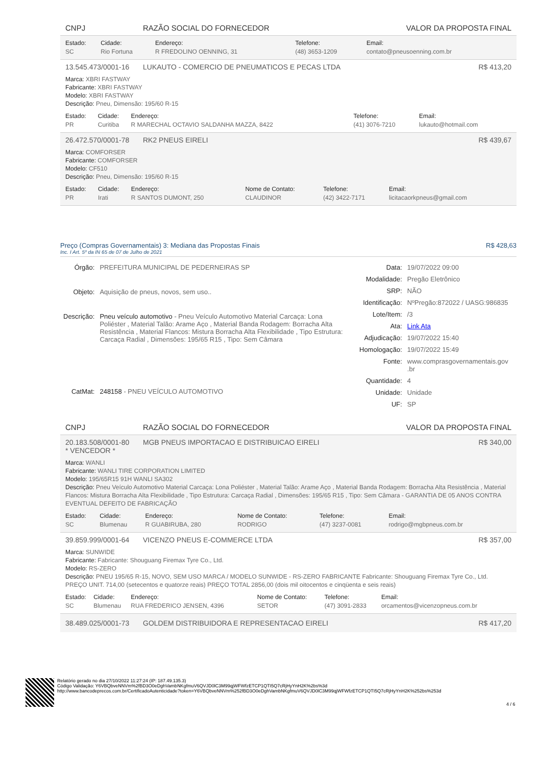CNPJ RAZÃO SOCIAL DO FORNECEDOR VALOR DA PROPOSTA FINAL
| Estado: | Cidade: | Endereço: | Telefone: | Email: |
| --- | --- | --- | --- | --- |
| SC | Rio Fortuna | R FREDOLINO OENNING, 31 | (48) 3653-1209 | contato@pneusoenning.com.br |
13.545.473/0001-16 LUKAUTO - COMERCIO DE PNEUMATICOS E PECAS LTDA R$ 413,20
Marca: XBRI FASTWAY
Fabricante: XBRI FASTWAY
Modelo: XBRI FASTWAY
Descrição: Pneu, Dimensão: 195/60 R-15
| Estado: | Cidade: | Endereço: | Telefone: | Email: |
| --- | --- | --- | --- | --- |
| PR | Curitiba | R MARECHAL OCTAVIO SALDANHA MAZZA, 8422 | (41) 3076-7210 | lukauto@hotmail.com |
26.472.570/0001-78 RK2 PNEUS EIRELI R$ 439,67
Marca: COMFORSER
Fabricante: COMFORSER
Modelo: CF510
Descrição: Pneu, Dimensão: 195/60 R-15
| Estado: | Cidade: | Endereço: | Nome de Contato: | Telefone: | Email: |
| --- | --- | --- | --- | --- | --- |
| PR | Irati | R SANTOS DUMONT, 250 | CLAUDINOR | (42) 3422-7171 | licitacaorkpneus@gmail.com |
Preço (Compras Governamentais) 3: Mediana das Propostas Finais R$ 428,63
Inc. I Art. 5º da IN 65 de 07 de Julho de 2021
| Órgão: | PREFEITURA MUNICIPAL DE PEDERNEIRAS SP |
| Objeto: | Aquisição de pneus, novos, sem uso.. |
| Descrição: | Pneu veículo automotivo - Pneu Veículo Automotivo Material Carcaça: Lona Poliéster , Material Talão: Arame Aço , Material Banda Rodagem: Borracha Alta Resistência , Material Flancos: Mistura Borracha Alta Flexibilidade , Tipo Estrutura: Carcaça Radial , Dimensões: 195/65 R15 , Tipo: Sem Câmara |
| CatMat: | 248158 - PNEU VEÍCULO AUTOMOTIVO |
| Data: | 19/07/2022 09:00 |
| Modalidade: | Pregão Eletrônico |
| SRP: | NÃO |
| Identificação: | NºPregão:872022 / UASG:986835 |
| Lote/Item: | /3 |
| Ata: | Link Ata |
| Adjudicação: | 19/07/2022 15:40 |
| Homologação: | 19/07/2022 15:49 |
| Fonte: | www.comprasgovernamentais.gov .br |
| Quantidade: | 4 |
| Unidade: | Unidade |
| UF: | SP |
CNPJ RAZÃO SOCIAL DO FORNECEDOR VALOR DA PROPOSTA FINAL
20.183.508/0001-80
* VENCEDOR * MGB PNEUS IMPORTACAO E DISTRIBUICAO EIRELI R$ 340,00
Marca: WANLI
Fabricante: WANLI TIRE CORPORATION LIMITED
Modelo: 195/65R15 91H WANLI SA302
Descrição: Pneu Veículo Automotivo Material Carcaça: Lona Poliéster , Material Talão: Arame Aço , Material Banda Rodagem: Borracha Alta Resistência , Material Flancos: Mistura Borracha Alta Flexibilidade , Tipo Estrutura: Carcaça Radial , Dimensões: 195/65 R15 , Tipo: Sem Câmara - GARANTIA DE 05 ANOS CONTRA EVENTUAL DEFEITO DE FABRICAÇÃO
| Estado: | Cidade: | Endereço: | Nome de Contato: | Telefone: | Email: |
| --- | --- | --- | --- | --- | --- |
| SC | Blumenau | R GUABIRUBA, 280 | RODRIGO | (47) 3237-0081 | rodrigo@mgbpneus.com.br |
39.859.999/0001-64 VICENZO PNEUS E-COMMERCE LTDA R$ 357,00
Marca: SUNWIDE
Fabricante: Fabricante: Shouguang Firemax Tyre Co., Ltd.
Modelo: RS-ZERO
Descrição: PNEU 195/65 R-15, NOVO, SEM USO MARCA / MODELO SUNWIDE - RS-ZERO FABRICANTE Fabricante: Shouguang Firemax Tyre Co., Ltd. PREÇO UNIT. 714,00 (setecentos e quatorze reais) PREÇO TOTAL 2856,00 (dois mil oitocentos e cinqüenta e seis reais)
| Estado: | Cidade: | Endereço: | Nome de Contato: | Telefone: | Email: |
| --- | --- | --- | --- | --- | --- |
| SC | Blumenau | RUA FREDERICO JENSEN, 4396 | SETOR | (47) 3091-2833 | orcamentos@vicenzopneus.com.br |
38.489.025/0001-73 GOLDEM DISTRIBUIDORA E REPRESENTACAO EIRELI R$ 417,20
Relatório gerado no dia 27/10/2022 11:27:24 (IP: 187.49.135.3)
Código Validação: Y6VBQbveNNVm%2fBD3O0eDghVambNKgfmuV6QVJD0lC3M99qjWFWfzETCP1QTI5Q7cRjHyYnH2K%2bs%3d
http://www.bancodeprecos.com.br/CertificadoAutenticidade?token=Y6VBQbveNNVm%252fBD3O0eDghVambNKgfmuV6QVJD0lC3M99qjWFWfzETCP1QTI5Q7cRjHyYnH2K%252bs%253d
4 / 6